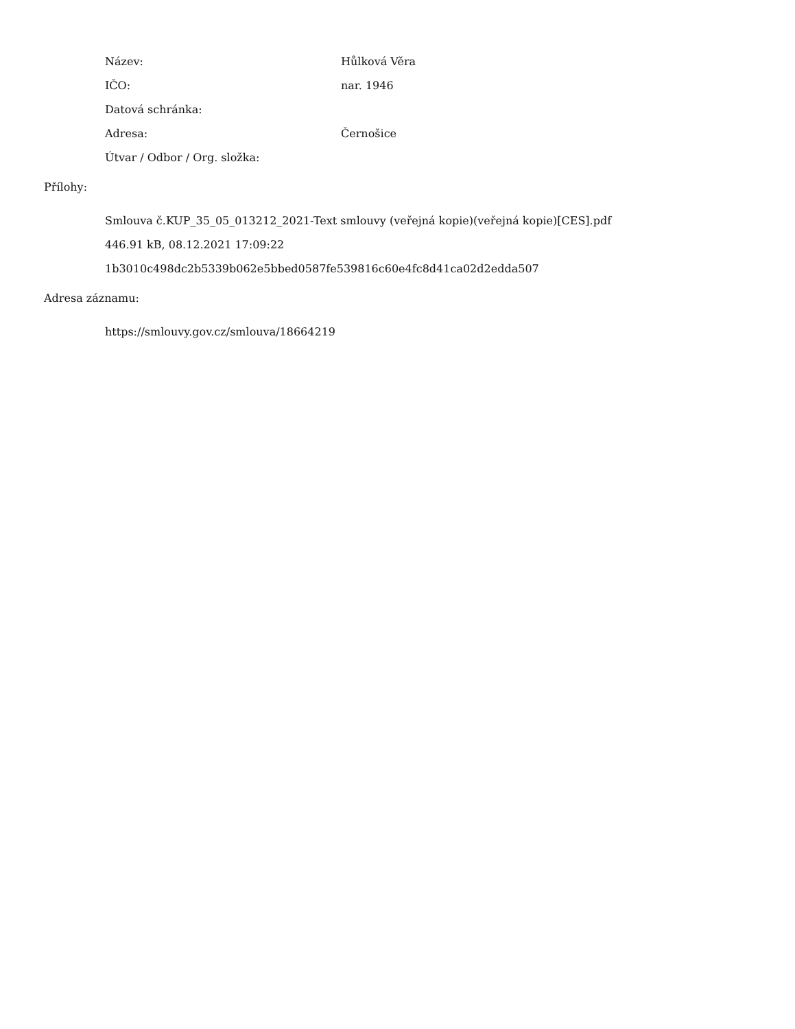Název: Hůlková Věra
IČO: nar. 1946
Datová schránka:
Adresa: Černošice
Útvar / Odbor / Org. složka:
Přílohy:
Smlouva č.KUP_35_05_013212_2021-Text smlouvy (veřejná kopie)(veřejná kopie)[CES].pdf
446.91 kB, 08.12.2021 17:09:22
1b3010c498dc2b5339b062e5bbed0587fe539816c60e4fc8d41ca02d2edda507
Adresa záznamu:
https://smlouvy.gov.cz/smlouva/18664219